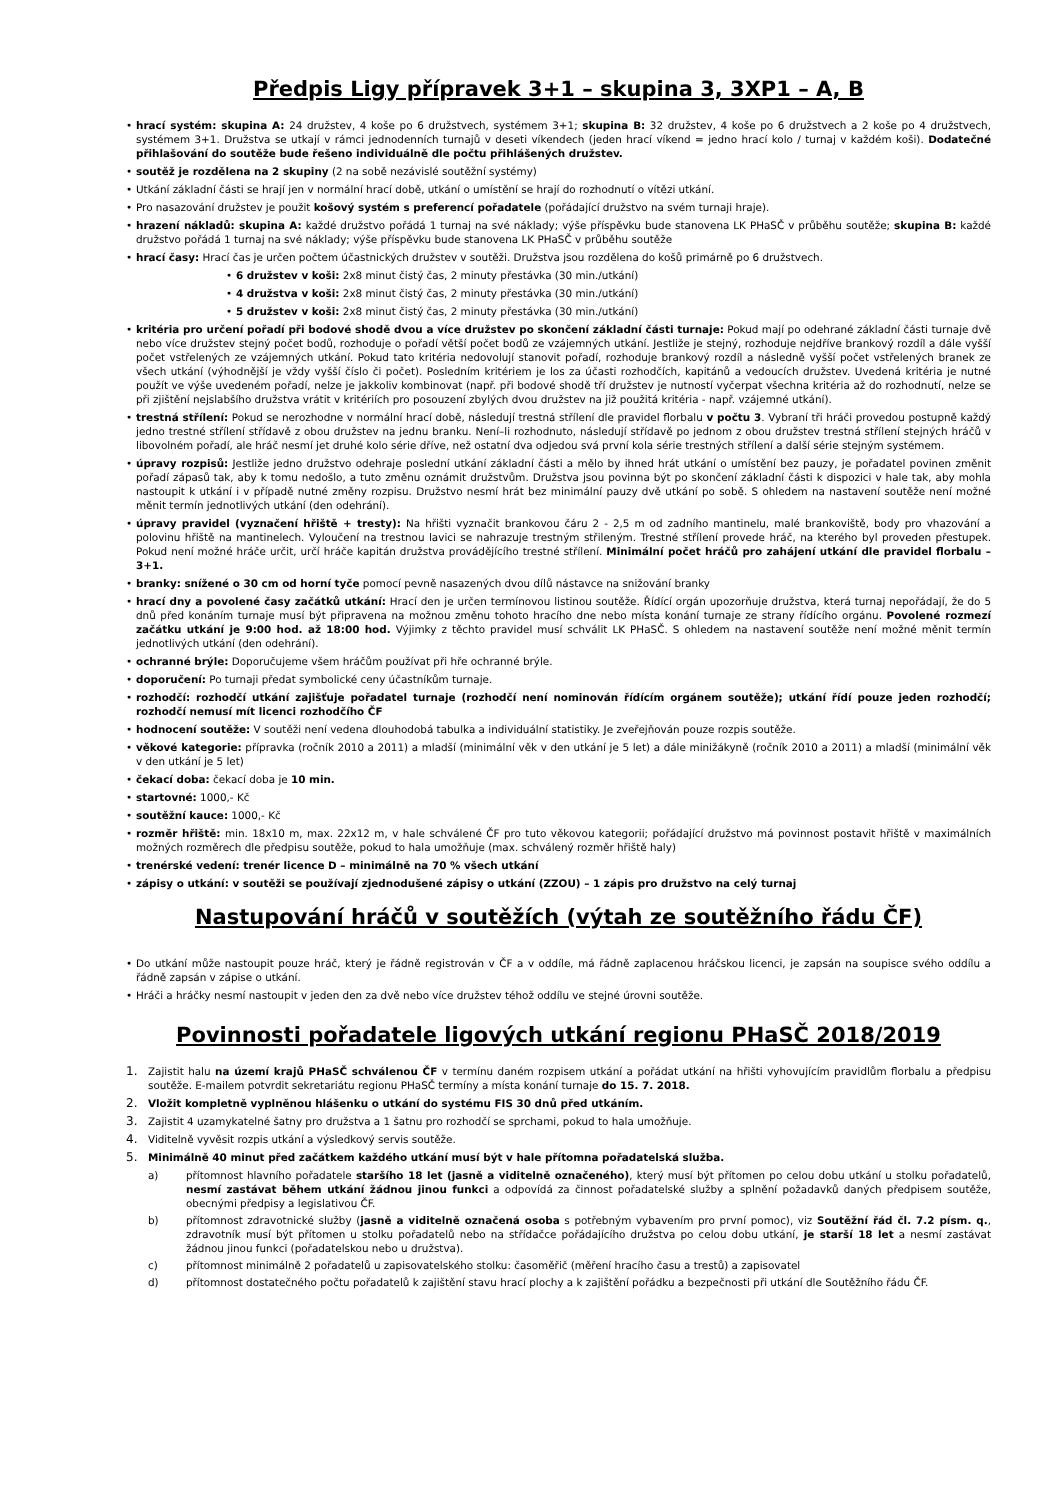Předpis Ligy přípravek 3+1 – skupina 3, 3XP1 – A, B
• hrací systém: skupina A: 24 družstev, 4 koše po 6 družstvech, systémem 3+1; skupina B: 32 družstev, 4 koše po 6 družstvech a 2 koše po 4 družstvech, systémem 3+1. Družstva se utkají v rámci jednodenních turnajů v deseti víkendech (jeden hrací víkend = jedno hrací kolo / turnaj v každém koši). Dodatečné přihlašování do soutěže bude řešeno individuálně dle počtu přihlášených družstev.
• soutěž je rozdělena na 2 skupiny (2 na sobě nezávislé soutěžní systémy)
• Utkání základní části se hrají jen v normální hrací době, utkání o umístění se hrají do rozhodnutí o vítězi utkání.
• Pro nasazování družstev je použit košový systém s preferencí pořadatele (pořádající družstvo na svém turnaji hraje).
• hrazení nákladů: skupina A: každé družstvo pořádá 1 turnaj na své náklady; výše příspěvku bude stanovena LK PHaSČ v průběhu soutěže; skupina B: každé družstvo pořádá 1 turnaj na své náklady; výše příspěvku bude stanovena LK PHaSČ v průběhu soutěže
• hrací časy: Hrací čas je určen počtem účastnických družstev v soutěži. Družstva jsou rozdělena do košů primárně po 6 družstvech.
• 6 družstev v koši: 2x8 minut čistý čas, 2 minuty přestávka (30 min./utkání)
• 4 družstva v koši: 2x8 minut čistý čas, 2 minuty přestávka (30 min./utkání)
• 5 družstev v koši: 2x8 minut čistý čas, 2 minuty přestávka (30 min./utkání)
• kritéria pro určení pořadí při bodové shodě dvou a více družstev po skončení základní části turnaje: Pokud mají po odehrané základní části turnaje dvě nebo více družstev stejný počet bodů, rozhoduje o pořadí větší počet bodů ze vzájemných utkání. Jestliže je stejný, rozhoduje nejdříve brankový rozdíl a dále vyšší počet vstřelených ze vzájemných utkání. Pokud tato kritéria nedovolují stanovit pořadí, rozhoduje brankový rozdíl a následně vyšší počet vstřelených branek ze všech utkání (výhodnější je vždy vyšší číslo či počet). Posledním kritériem je los za účasti rozhodčích, kapitánů a vedoucích družstev. Uvedená kritéria je nutné použít ve výše uvedeném pořadí, nelze je jakkoliv kombinovat (např. při bodové shodě tří družstev je nutností vyčerpat všechna kritéria až do rozhodnutí, nelze se při zjištění nejslabšího družstva vrátit v kritériích pro posouzení zbylých dvou družstev na již použitá kritéria - např. vzájemné utkání).
• trestná střílení: Pokud se nerozhodne v normální hrací době, následují trestná střílení dle pravidel florbalu v počtu 3. Vybraní tři hráči provedou postupně každý jedno trestné střílení střídavě z obou družstev na jednu branku. Není–li rozhodnuto, následují střídavě po jednom z obou družstev trestná střílení stejných hráčů v libovolném pořadí, ale hráč nesmí jet druhé kolo série dříve, než ostatní dva odjedou svá první kola série trestných střílení a další série stejným systémem.
• úpravy rozpisů: Jestliže jedno družstvo odehraje poslední utkání základní části a mělo by ihned hrát utkání o umístění bez pauzy, je pořadatel povinen změnit pořadí zápasů tak, aby k tomu nedošlo, a tuto změnu oznámit družstvům. Družstva jsou povinna být po skončení základní části k dispozici v hale tak, aby mohla nastoupit k utkání i v případě nutné změny rozpisu. Družstvo nesmí hrát bez minimální pauzy dvě utkání po sobě. S ohledem na nastavení soutěže není možné měnit termín jednotlivých utkání (den odehrání).
• úpravy pravidel (vyznačení hřiště + tresty): Na hřišti vyznačit brankovou čáru 2 - 2,5 m od zadního mantinelu, malé brankoviště, body pro vhazování a polovinu hřiště na mantinelech. Vyloučení na trestnou lavici se nahrazuje trestným střileným. Trestné střílení provede hráč, na kterého byl proveden přestupek. Pokud není možné hráče určit, určí hráče kapitán družstva provádějícího trestné střílení. Minimální počet hráčů pro zahájení utkání dle pravidel florbalu – 3+1.
• branky: snížené o 30 cm od horní tyče pomocí pevně nasazených dvou dílů nástavce na snižování branky
• hrací dny a povolené časy začátků utkání: Hrací den je určen termínovou listinou soutěže. Řídící orgán upozorňuje družstva, která turnaj nepořádají, že do 5 dnů před konáním turnaje musí být připravena na možnou změnu tohoto hracího dne nebo místa konání turnaje ze strany řídícího orgánu. Povolené rozmezí začátku utkání je 9:00 hod. až 18:00 hod. Výjimky z těchto pravidel musí schválit LK PHaSČ. S ohledem na nastavení soutěže není možné měnit termín jednotlivých utkání (den odehrání).
• ochranné brýle: Doporučujeme všem hráčům používat při hře ochranné brýle.
• doporučení: Po turnaji předat symbolické ceny účastníkům turnaje.
• rozhodčí: rozhodčí utkání zajišťuje pořadatel turnaje (rozhodčí není nominován řídícím orgánem soutěže); utkání řídí pouze jeden rozhodčí; rozhodčí nemusí mít licenci rozhodčího ČF
• hodnocení soutěže: V soutěži není vedena dlouhodobá tabulka a individuální statistiky. Je zveřejňován pouze rozpis soutěže.
• věkové kategorie: přípravka (ročník 2010 a 2011) a mladší (minimální věk v den utkání je 5 let) a dále minižákyně (ročník 2010 a 2011) a mladší (minimální věk v den utkání je 5 let)
• čekací doba: čekací doba je 10 min.
• startovné: 1000,- Kč
• soutěžní kauce: 1000,- Kč
• rozměr hřiště: min. 18x10 m, max. 22x12 m, v hale schválené ČF pro tuto věkovou kategorii; pořádající družstvo má povinnost postavit hřiště v maximálních možných rozměrech dle předpisu soutěže, pokud to hala umožňuje (max. schválený rozměr hřiště haly)
• trenérské vedení: trenér licence D – minimálně na 70 % všech utkání
• zápisy o utkání: v soutěži se používají zjednodušené zápisy o utkání (ZZOU) – 1 zápis pro družstvo na celý turnaj
Nastupování hráčů v soutěžích (výtah ze soutěžního řádu ČF)
• Do utkání může nastoupit pouze hráč, který je řádně registrován v ČF a v oddíle, má řádně zaplacenou hráčskou licenci, je zapsán na soupisce svého oddílu a řádně zapsán v zápise o utkání.
• Hráči a hráčky nesmí nastoupit v jeden den za dvě nebo více družstev téhož oddílu ve stejné úrovni soutěže.
Povinnosti pořadatele ligových utkání regionu PHaSČ 2018/2019
1. Zajistit halu na území krajů PHaSČ schválenou ČF v termínu daném rozpisem utkání a pořádat utkání na hřišti vyhovujícím pravidlům florbalu a předpisu soutěže. E-mailem potvrdit sekretariátu regionu PHaSČ termíny a místa konání turnaje do 15. 7. 2018.
2. Vložit kompletně vyplněnou hlášenku o utkání do systému FIS 30 dnů před utkáním.
3. Zajistit 4 uzamykatelné šatny pro družstva a 1 šatnu pro rozhodčí se sprchami, pokud to hala umožňuje.
4. Viditelně vyvěsit rozpis utkání a výsledkový servis soutěže.
5. Minimálně 40 minut před začátkem každého utkání musí být v hale přítomna pořadatelská služba.
a) přítomnost hlavního pořadatele staršího 18 let (jasně a viditelně označeného), který musí být přítomen po celou dobu utkání u stolku pořadatelů, nesmí zastávat během utkání žádnou jinou funkci a odpovídá za činnost pořadatelské služby a splnění požadavků daných předpisem soutěže, obecnými předpisy a legislativou ČF.
b) přítomnost zdravotnické služby (jasně a viditelně označená osoba s potřebným vybavením pro první pomoc), viz Soutěžní řád čl. 7.2 písm. q., zdravotník musí být přítomen u stolku pořadatelů nebo na střídačce pořádajícího družstva po celou dobu utkání, je starší 18 let a nesmí zastávat žádnou jinou funkci (pořadatelskou nebo u družstva).
c) přítomnost minimálně 2 pořadatelů u zapisovatelského stolku: časoměřič (měření hracího času a trestů) a zapisovatel
d) přítomnost dostatečného počtu pořadatelů k zajištění stavu hrací plochy a k zajištění pořádku a bezpečnosti při utkání dle Soutěžního řádu ČF.